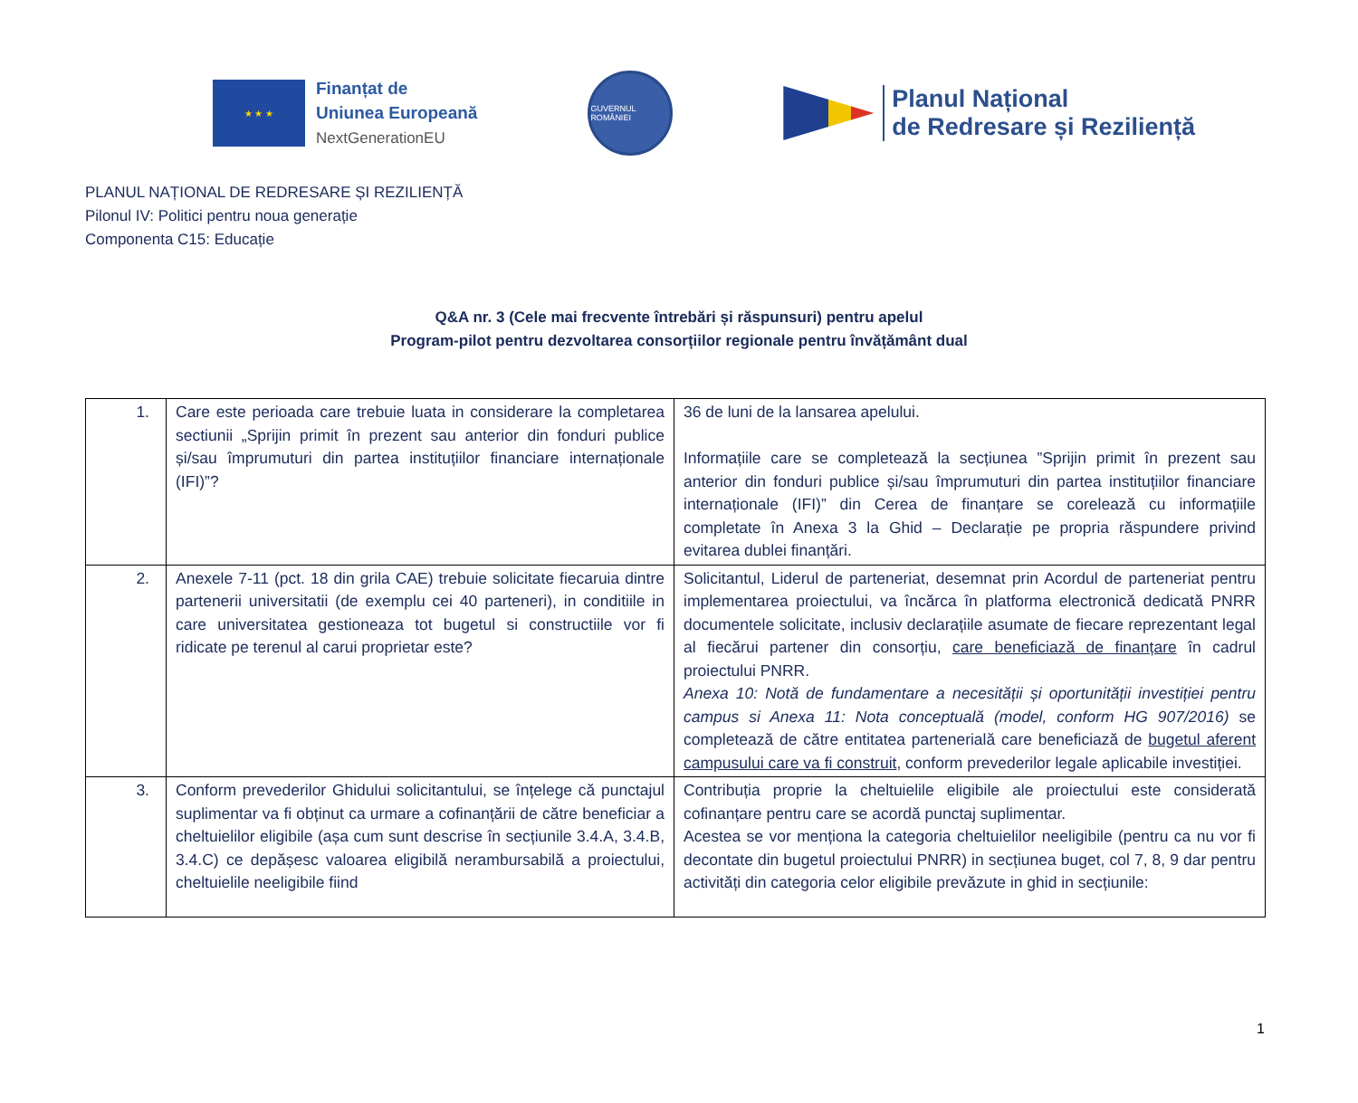★ ★ ★
Finanțat de
Uniunea Europeană
NextGenerationEU
GUVERNUL ROMÂNIEI
Planul Național
de Redresare și Reziliență
PLANUL NAȚIONAL DE REDRESARE ȘI REZILIENȚĂ
Pilonul IV: Politici pentru noua generație
Componenta C15: Educație
Q&A nr. 3 (Cele mai frecvente întrebări și răspunsuri) pentru apelul
Program-pilot pentru dezvoltarea consorțiilor regionale pentru învățământ dual
| 1. | Care este perioada care trebuie luata in considerare la completarea sectiunii „Sprijin primit în prezent sau anterior din fonduri publice și/sau împrumuturi din partea instituțiilor financiare internaționale (IFI)”? | 36 de luni de la lansarea apelului. Informațiile care se completează la secțiunea ”Sprijin primit în prezent sau anterior din fonduri publice și/sau împrumuturi din partea instituțiilor financiare internaționale (IFI)” din Cerea de finanțare se corelează cu informațiile completate în Anexa 3 la Ghid – Declarație pe propria răspundere privind evitarea dublei finanțări. |
| 2. | Anexele 7-11 (pct. 18 din grila CAE) trebuie solicitate fiecaruia dintre partenerii universitatii (de exemplu cei 40 parteneri), in conditiile in care universitatea gestioneaza tot bugetul si constructiile vor fi ridicate pe terenul al carui proprietar este? | Solicitantul, Liderul de parteneriat, desemnat prin Acordul de parteneriat pentru implementarea proiectului, va încărca în platforma electronică dedicată PNRR documentele solicitate, inclusiv declarațiile asumate de fiecare reprezentant legal al fiecărui partener din consorțiu, care beneficiază de finanțare în cadrul proiectului PNRR. Anexa 10: Notă de fundamentare a necesității și oportunității investiției pentru campus si Anexa 11: Nota conceptuală (model, conform HG 907/2016) se completează de către entitatea partenerială care beneficiază de bugetul aferent campusului care va fi construit , conform prevederilor legale aplicabile investiției. |
| 3. | Conform prevederilor Ghidului solicitantului, se înțelege că punctajul suplimentar va fi obținut ca urmare a cofinanțării de către beneficiar a cheltuielilor eligibile (așa cum sunt descrise în secțiunile 3.4.A, 3.4.B, 3.4.C) ce depășesc valoarea eligibilă nerambursabilă a proiectului, cheltuielile neeligibile fiind | Contribuția proprie la cheltuielile eligibile ale proiectului este considerată cofinanțare pentru care se acordă punctaj suplimentar. Acestea se vor menționa la categoria cheltuielilor neeligibile (pentru ca nu vor fi decontate din bugetul proiectului PNRR) in secțiunea buget, col 7, 8, 9 dar pentru activități din categoria celor eligibile prevăzute in ghid in secțiunile: |
1